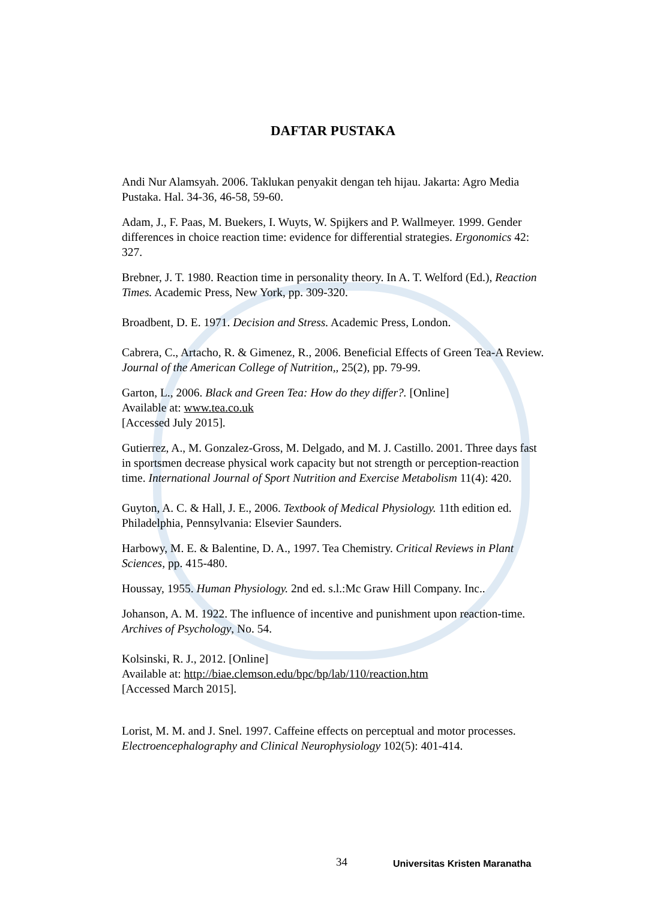DAFTAR PUSTAKA
Andi Nur Alamsyah. 2006. Taklukan penyakit dengan teh hijau. Jakarta: Agro Media Pustaka. Hal. 34-36, 46-58, 59-60.
Adam, J., F. Paas, M. Buekers, I. Wuyts, W. Spijkers and P. Wallmeyer. 1999. Gender differences in choice reaction time: evidence for differential strategies. Ergonomics 42: 327.
Brebner, J. T. 1980. Reaction time in personality theory. In A. T. Welford (Ed.), Reaction Times. Academic Press, New York, pp. 309-320.
Broadbent, D. E. 1971. Decision and Stress. Academic Press, London.
Cabrera, C., Artacho, R. & Gimenez, R., 2006. Beneficial Effects of Green Tea-A Review. Journal of the American College of Nutrition,, 25(2), pp. 79-99.
Garton, L., 2006. Black and Green Tea: How do they differ?. [Online]
Available at: www.tea.co.uk
[Accessed July 2015].
Gutierrez, A., M. Gonzalez-Gross, M. Delgado, and M. J. Castillo. 2001. Three days fast in sportsmen decrease physical work capacity but not strength or perception-reaction time. International Journal of Sport Nutrition and Exercise Metabolism 11(4): 420.
Guyton, A. C. & Hall, J. E., 2006. Textbook of Medical Physiology. 11th edition ed. Philadelphia, Pennsylvania: Elsevier Saunders.
Harbowy, M. E. & Balentine, D. A., 1997. Tea Chemistry. Critical Reviews in Plant Sciences, pp. 415-480.
Houssay, 1955. Human Physiology. 2nd ed. s.l.:Mc Graw Hill Company. Inc..
Johanson, A. M. 1922. The influence of incentive and punishment upon reaction-time. Archives of Psychology, No. 54.
Kolsinski, R. J., 2012. [Online]
Available at: http://biae.clemson.edu/bpc/bp/lab/110/reaction.htm
[Accessed March 2015].
Lorist, M. M. and J. Snel. 1997. Caffeine effects on perceptual and motor processes. Electroencephalography and Clinical Neurophysiology 102(5): 401-414.
34 Universitas Kristen Maranatha